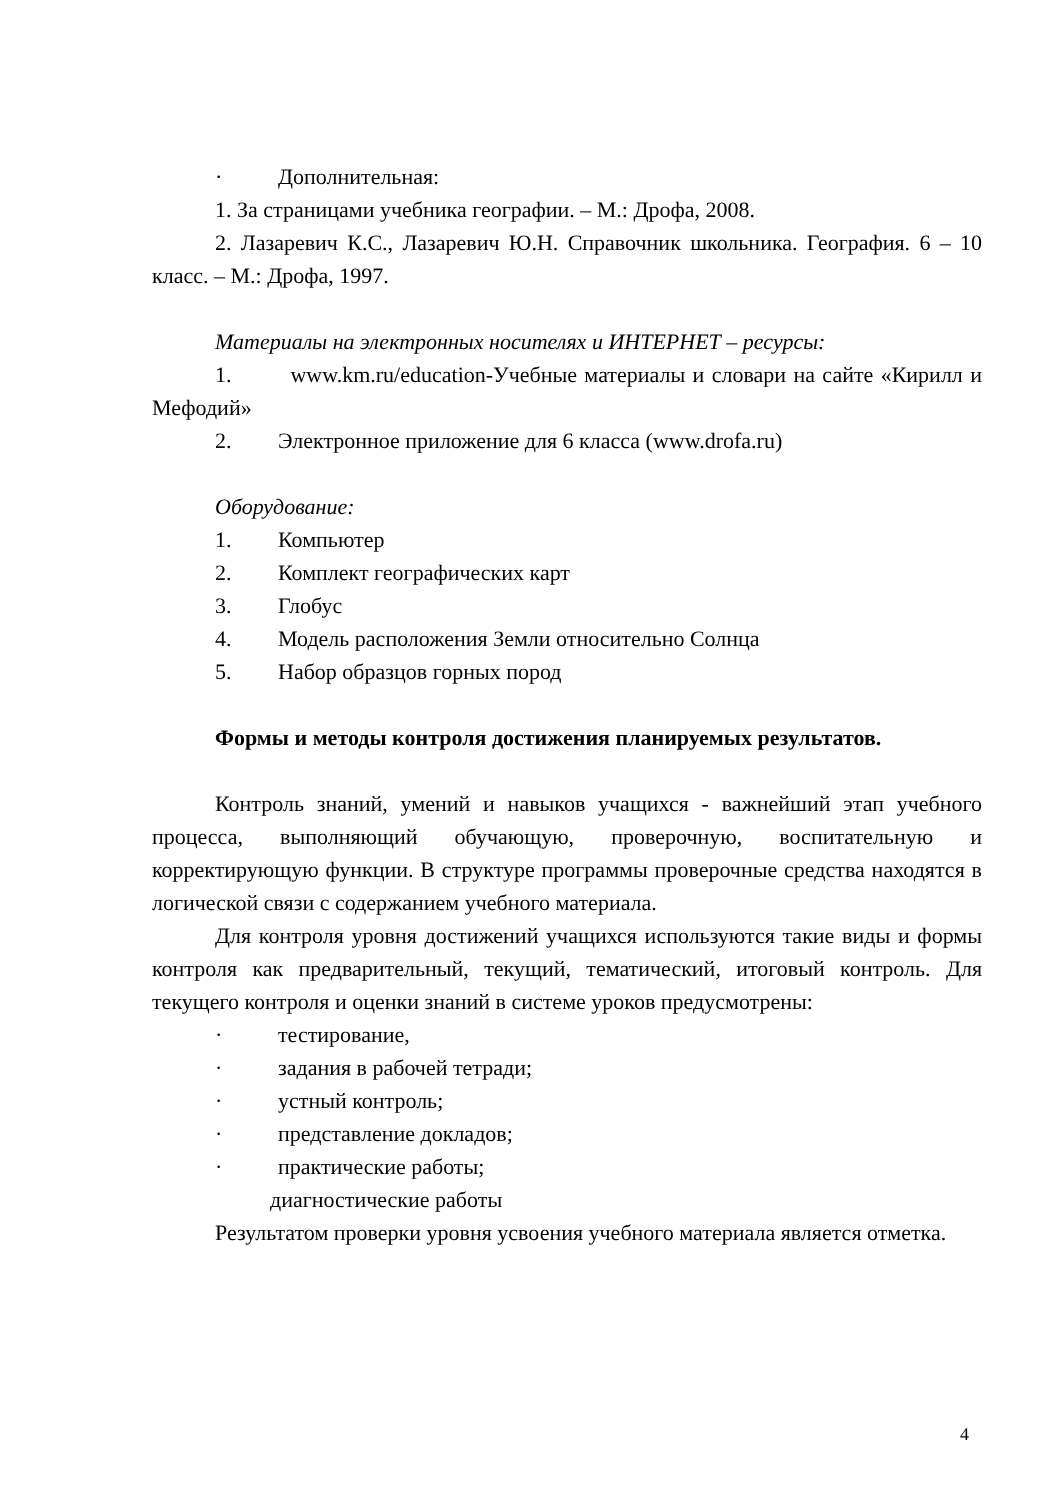· Дополнительная:
1. За страницами учебника географии. – М.: Дрофа, 2008.
2. Лазаревич К.С., Лазаревич Ю.Н. Справочник школьника. География. 6 – 10 класс. – М.: Дрофа, 1997.
Материалы на электронных носителях и ИНТЕРНЕТ – ресурсы:
1. www.km.ru/education-Учебные материалы и словари на сайте «Кирилл и Мефодий»
2. Электронное приложение для 6 класса (www.drofa.ru)
Оборудование:
1. Компьютер
2. Комплект географических карт
3. Глобус
4. Модель расположения Земли относительно Солнца
5. Набор образцов горных пород
Формы и методы контроля достижения планируемых результатов.
Контроль знаний, умений и навыков учащихся - важнейший этап учебного процесса, выполняющий обучающую, проверочную, воспитательную и корректирующую функции. В структуре программы проверочные средства находятся в логической связи с содержанием учебного материала.
Для контроля уровня достижений учащихся используются такие виды и формы контроля как предварительный, текущий, тематический, итоговый контроль. Для текущего контроля и оценки знаний в системе уроков предусмотрены:
· тестирование,
· задания в рабочей тетради;
· устный контроль;
· представление докладов;
· практические работы;
диагностические работы
Результатом проверки уровня усвоения учебного материала является отметка.
4